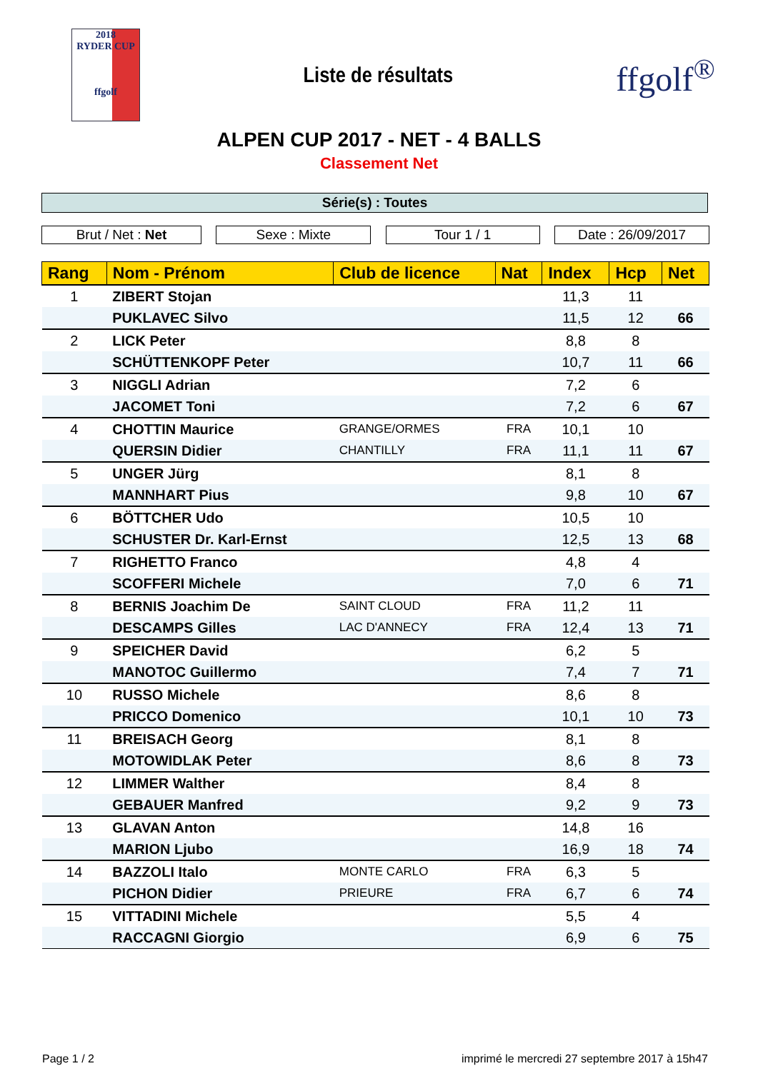2018
RYDER CUP
ffgolf
Liste de résultats
ffgolf<sup>®</sup>
ALPEN CUP 2017 - NET - 4 BALLS
Classement Net
Série(s) : Toutes
Brut / Net : Net Sexe : Mixte Tour 1 / 1 Date : 26/09/2017
| Rang | Nom - Prénom | Club de licence | Nat | Index | Hcp | Net |
| --- | --- | --- | --- | --- | --- | --- |
| 1 | ZIBERT Stojan | | | 11,3 | 11 | |
| | PUKLAVEC Silvo | | | 11,5 | 12 | 66 |
| 2 | LICK Peter | | | 8,8 | 8 | |
| | SCHÜTTENKOPF Peter | | | 10,7 | 11 | 66 |
| 3 | NIGGLI Adrian | | | 7,2 | 6 | |
| | JACOMET Toni | | | 7,2 | 6 | 67 |
| 4 | CHOTTIN Maurice | GRANGE/ORMES | FRA | 10,1 | 10 | |
| | QUERSIN Didier | CHANTILLY | FRA | 11,1 | 11 | 67 |
| 5 | UNGER Jürg | | | 8,1 | 8 | |
| | MANNHART Pius | | | 9,8 | 10 | 67 |
| 6 | BÖTTCHER Udo | | | 10,5 | 10 | |
| | SCHUSTER Dr. Karl-Ernst | | | 12,5 | 13 | 68 |
| 7 | RIGHETTO Franco | | | 4,8 | 4 | |
| | SCOFFERI Michele | | | 7,0 | 6 | 71 |
| 8 | BERNIS Joachim De | SAINT CLOUD | FRA | 11,2 | 11 | |
| | DESCAMPS Gilles | LAC D'ANNECY | FRA | 12,4 | 13 | 71 |
| 9 | SPEICHER David | | | 6,2 | 5 | |
| | MANOTOC Guillermo | | | 7,4 | 7 | 71 |
| 10 | RUSSO Michele | | | 8,6 | 8 | |
| | PRICCO Domenico | | | 10,1 | 10 | 73 |
| 11 | BREISACH Georg | | | 8,1 | 8 | |
| | MOTOWIDLAK Peter | | | 8,6 | 8 | 73 |
| 12 | LIMMER Walther | | | 8,4 | 8 | |
| | GEBAUER Manfred | | | 9,2 | 9 | 73 |
| 13 | GLAVAN Anton | | | 14,8 | 16 | |
| | MARION Ljubo | | | 16,9 | 18 | 74 |
| 14 | BAZZOLI Italo | MONTE CARLO | FRA | 6,3 | 5 | |
| | PICHON Didier | PRIEURE | FRA | 6,7 | 6 | 74 |
| 15 | VITTADINI Michele | | | 5,5 | 4 | |
| | RACCAGNI Giorgio | | | 6,9 | 6 | 75 |
Page 1 / 2 imprimé le mercredi 27 septembre 2017 à 15h47